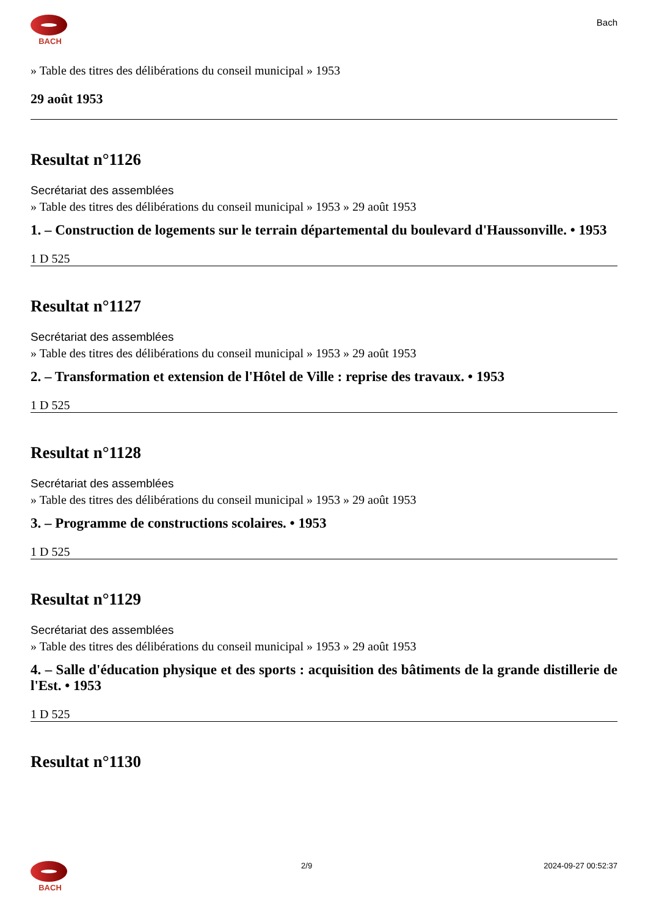BACH
Bach
» Table des titres des délibérations du conseil municipal » 1953
29 août 1953
Resultat n°1126
Secrétariat des assemblées
» Table des titres des délibérations du conseil municipal » 1953 » 29 août 1953
1. – Construction de logements sur le terrain départemental du boulevard d'Haussonville. • 1953
1 D 525
Resultat n°1127
Secrétariat des assemblées
» Table des titres des délibérations du conseil municipal » 1953 » 29 août 1953
2. – Transformation et extension de l'Hôtel de Ville : reprise des travaux. • 1953
1 D 525
Resultat n°1128
Secrétariat des assemblées
» Table des titres des délibérations du conseil municipal » 1953 » 29 août 1953
3. – Programme de constructions scolaires. • 1953
1 D 525
Resultat n°1129
Secrétariat des assemblées
» Table des titres des délibérations du conseil municipal » 1953 » 29 août 1953
4. – Salle d'éducation physique et des sports : acquisition des bâtiments de la grande distillerie de l'Est. • 1953
1 D 525
Resultat n°1130
BACH 2/9 2024-09-27 00:52:37